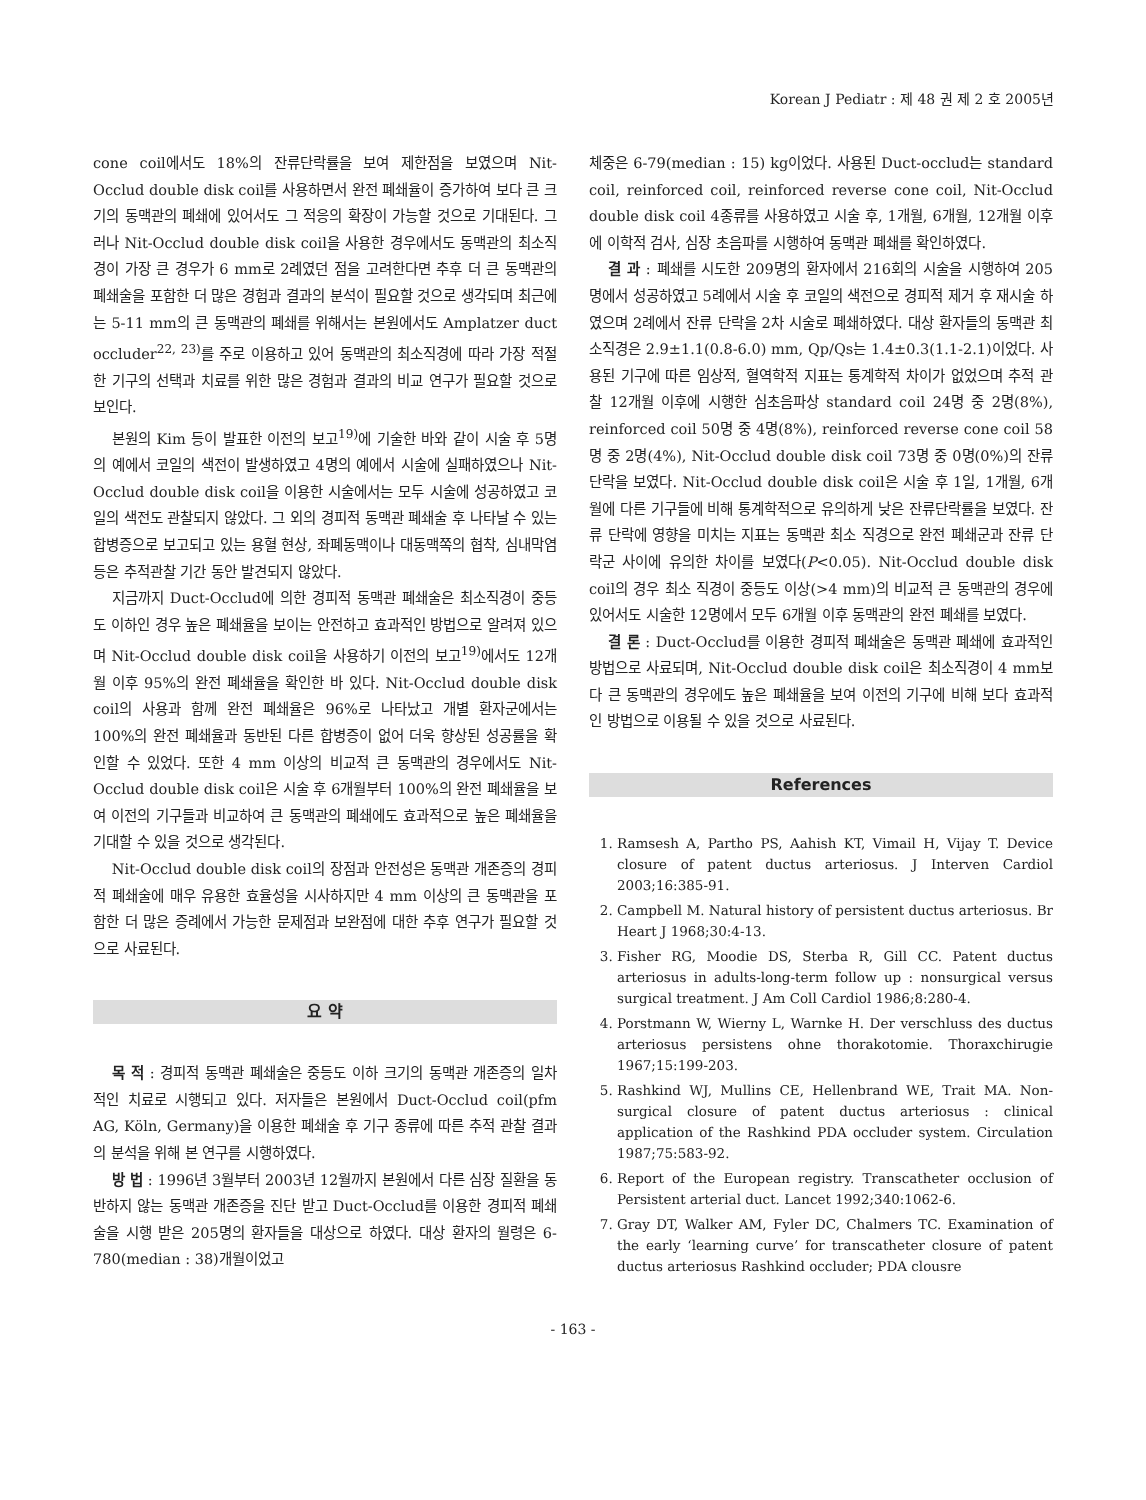Korean J Pediatr : 제 48 권 제 2 호 2005년
cone coil에서도 18%의 잔류단락률을 보여 제한점을 보였으며 Nit-Occlud double disk coil를 사용하면서 완전 폐쇄율이 증가하여 보다 큰 크기의 동맥관의 폐쇄에 있어서도 그 적응의 확장이 가능할 것으로 기대된다. 그러나 Nit-Occlud double disk coil을 사용한 경우에서도 동맥관의 최소직경이 가장 큰 경우가 6 mm로 2례였던 점을 고려한다면 추후 더 큰 동맥관의 폐쇄술을 포함한 더 많은 경험과 결과의 분석이 필요할 것으로 생각되며 최근에는 5-11 mm의 큰 동맥관의 폐쇄를 위해서는 본원에서도 Amplatzer duct occluder<sup>22, 23)</sup>를 주로 이용하고 있어 동맥관의 최소직경에 따라 가장 적절한 기구의 선택과 치료를 위한 많은 경험과 결과의 비교 연구가 필요할 것으로 보인다.
본원의 Kim 등이 발표한 이전의 보고<sup>19)</sup>에 기술한 바와 같이 시술 후 5명의 예에서 코일의 색전이 발생하였고 4명의 예에서 시술에 실패하였으나 Nit-Occlud double disk coil을 이용한 시술에서는 모두 시술에 성공하였고 코일의 색전도 관찰되지 않았다. 그 외의 경피적 동맥관 폐쇄술 후 나타날 수 있는 합병증으로 보고되고 있는 용혈 현상, 좌폐동맥이나 대동맥쪽의 협착, 심내막염 등은 추적관찰 기간 동안 발견되지 않았다.
지금까지 Duct-Occlud에 의한 경피적 동맥관 폐쇄술은 최소직경이 중등도 이하인 경우 높은 폐쇄율을 보이는 안전하고 효과적인 방법으로 알려져 있으며 Nit-Occlud double disk coil을 사용하기 이전의 보고<sup>19)</sup>에서도 12개월 이후 95%의 완전 폐쇄율을 확인한 바 있다. Nit-Occlud double disk coil의 사용과 함께 완전 폐쇄율은 96%로 나타났고 개별 환자군에서는 100%의 완전 폐쇄율과 동반된 다른 합병증이 없어 더욱 향상된 성공률을 확인할 수 있었다. 또한 4 mm 이상의 비교적 큰 동맥관의 경우에서도 Nit-Occlud double disk coil은 시술 후 6개월부터 100%의 완전 폐쇄율을 보여 이전의 기구들과 비교하여 큰 동맥관의 폐쇄에도 효과적으로 높은 폐쇄율을 기대할 수 있을 것으로 생각된다.
Nit-Occlud double disk coil의 장점과 안전성은 동맥관 개존증의 경피적 폐쇄술에 매우 유용한 효율성을 시사하지만 4 mm 이상의 큰 동맥관을 포함한 더 많은 증례에서 가능한 문제점과 보완점에 대한 추후 연구가 필요할 것으로 사료된다.
요 약
목 적 : 경피적 동맥관 폐쇄술은 중등도 이하 크기의 동맥관 개존증의 일차적인 치료로 시행되고 있다. 저자들은 본원에서 Duct-Occlud coil(pfm AG, Köln, Germany)을 이용한 폐쇄술 후 기구 종류에 따른 추적 관찰 결과의 분석을 위해 본 연구를 시행하였다.
방 법 : 1996년 3월부터 2003년 12월까지 본원에서 다른 심장 질환을 동반하지 않는 동맥관 개존증을 진단 받고 Duct-Occlud를 이용한 경피적 폐쇄술을 시행 받은 205명의 환자들을 대상으로 하였다. 대상 환자의 월령은 6-780(median : 38)개월이었고
체중은 6-79(median : 15) kg이었다. 사용된 Duct-occlud는 standard coil, reinforced coil, reinforced reverse cone coil, Nit-Occlud double disk coil 4종류를 사용하였고 시술 후, 1개월, 6개월, 12개월 이후에 이학적 검사, 심장 초음파를 시행하여 동맥관 폐쇄를 확인하였다.
결 과 : 폐쇄를 시도한 209명의 환자에서 216회의 시술을 시행하여 205명에서 성공하였고 5례에서 시술 후 코일의 색전으로 경피적 제거 후 재시술 하였으며 2례에서 잔류 단락을 2차 시술로 폐쇄하였다. 대상 환자들의 동맥관 최소직경은 2.9±1.1(0.8-6.0) mm, Qp/Qs는 1.4±0.3(1.1-2.1)이었다. 사용된 기구에 따른 임상적, 혈역학적 지표는 통계학적 차이가 없었으며 추적 관찰 12개월 이후에 시행한 심초음파상 standard coil 24명 중 2명(8%), reinforced coil 50명 중 4명(8%), reinforced reverse cone coil 58명 중 2명(4%), Nit-Occlud double disk coil 73명 중 0명(0%)의 잔류 단락을 보였다. Nit-Occlud double disk coil은 시술 후 1일, 1개월, 6개월에 다른 기구들에 비해 통계학적으로 유의하게 낮은 잔류단락률을 보였다. 잔류 단락에 영향을 미치는 지표는 동맥관 최소 직경으로 완전 폐쇄군과 잔류 단락군 사이에 유의한 차이를 보였다(P<0.05). Nit-Occlud double disk coil의 경우 최소 직경이 중등도 이상(>4 mm)의 비교적 큰 동맥관의 경우에 있어서도 시술한 12명에서 모두 6개월 이후 동맥관의 완전 폐쇄를 보였다.
결 론 : Duct-Occlud를 이용한 경피적 폐쇄술은 동맥관 폐쇄에 효과적인 방법으로 사료되며, Nit-Occlud double disk coil은 최소직경이 4 mm보다 큰 동맥관의 경우에도 높은 폐쇄율을 보여 이전의 기구에 비해 보다 효과적인 방법으로 이용될 수 있을 것으로 사료된다.
References
1. Ramsesh A, Partho PS, Aahish KT, Vimail H, Vijay T. Device closure of patent ductus arteriosus. J Interven Cardiol 2003;16:385-91.
2. Campbell M. Natural history of persistent ductus arteriosus. Br Heart J 1968;30:4-13.
3. Fisher RG, Moodie DS, Sterba R, Gill CC. Patent ductus arteriosus in adults-long-term follow up : nonsurgical versus surgical treatment. J Am Coll Cardiol 1986;8:280-4.
4. Porstmann W, Wierny L, Warnke H. Der verschluss des ductus arteriosus persistens ohne thorakotomie. Thoraxchirugie 1967;15:199-203.
5. Rashkind WJ, Mullins CE, Hellenbrand WE, Trait MA. Non-surgical closure of patent ductus arteriosus : clinical application of the Rashkind PDA occluder system. Circulation 1987;75:583-92.
6. Report of the European registry. Transcatheter occlusion of Persistent arterial duct. Lancet 1992;340:1062-6.
7. Gray DT, Walker AM, Fyler DC, Chalmers TC. Examination of the early ‘learning curve’ for transcatheter closure of patent ductus arteriosus Rashkind occluder; PDA clousre
- 163 -